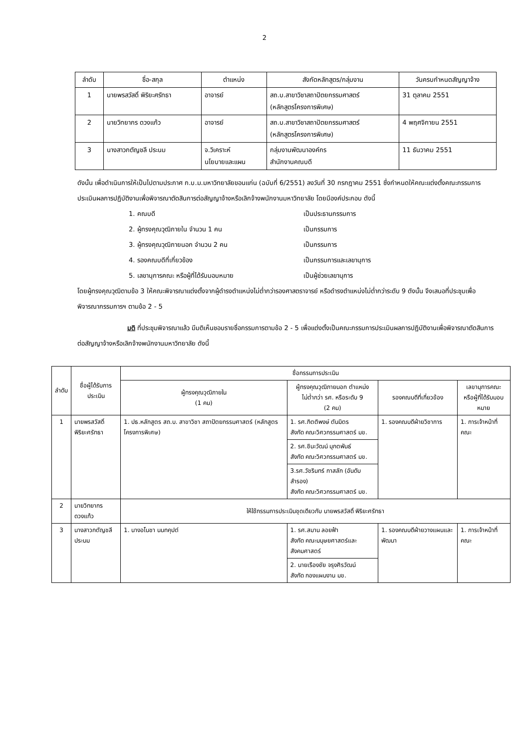2
| ลำดับ | ชื่อ-สกุล | ตำแหน่ง | สังกัดหลักสูตร/กลุ่มงาน | วันครบกำหนดสัญญาจ้าง |
| --- | --- | --- | --- | --- |
| 1 | นายพรสวัสดิ์ พิริยะศรัทธา | อาจารย์ | สถ.บ.สาขาวิชาสถาปัตยกรรมศาสตร์ (หลักสูตรโครงการพิเศษ) | 31 ตุลาคม 2551 |
| 2 | นายวิทยากร ดวงแก้ว | อาจารย์ | สถ.บ.สาขาวิชาสถาปัตยกรรมศาสตร์ (หลักสูตรโครงการพิเศษ) | 4 พฤศจิกายน 2551 |
| 3 | นางสาวกตัญชลี ประนม | จ.วิเคราะห์ นโยบายและแผน | กลุ่มงานพัฒนาองค์กร สำนักงานคณบดี | 11 ธันวาคม 2551 |
ดังนั้น เพื่อดำเนินการให้เป็นไปตามประกาศ ก.บ.ม.มหาวิทยาลัยขอนแก่น (ฉบับที่ 6/2551) ลงวันที่ 30 กรกฎาคม 2551 ซึ่งกำหนดให้คณะแต่งตั้งคณะกรรมการประเมินผลการปฏิบัติงานเพื่อพิจารณาตัดสินการต่อสัญญาจ้างหรือเลิกจ้างพนักงานมหาวิทยาลัย โดยมีองค์ประกอบ ดังนี้
1. คณบดี เป็นประธานกรรมการ
2. ผู้ทรงคุณวุฒิภายใน จำนวน 1 คน เป็นกรรมการ
3. ผู้ทรงคุณวุฒิภายนอก จำนวน 2 คน เป็นกรรมการ
4. รองคณบดีที่เกี่ยวข้อง เป็นกรรมการและเลขานุการ
5. เลขานุการคณะ หรือผู้ที่ได้รับมอบหมาย เป็นผู้ช่วยเลขานุการ
โดยผู้ทรงคุณวุฒิตามข้อ 3 ให้คณะพิจารณาแต่งตั้งจากผู้ดำรงตำแหน่งไม่ต่ำกว่ารองศาสตราจารย์ หรือดำรงตำแหน่งไม่ต่ำกว่าระดับ 9 ดังนั้น จึงเสนอที่ประชุมเพื่อพิจารณากรรมการฯ ตามข้อ 2 - 5
มติ ที่ประชุมพิจารณาแล้ว มีมติเห็นชอบรายชื่อกรรมการตามข้อ 2 - 5 เพื่อแต่งตั้งเป็นคณะกรรมการประเมินผลการปฏิบัติงานเพื่อพิจารณาตัดสินการต่อสัญญาจ้างหรือเลิกจ้างพนักงานมหาวิทยาลัย ดังนี้
| ลำดับ | ชื่อผู้ได้รับการประเมิน | ชื่อกรรมการประเมิน | | | |
| --- | --- | --- | --- | --- | --- |
| | | ผู้ทรงคุณวุฒิภายใน (1 คน) | ผู้ทรงคุณวุฒิภายนอก ตำแหน่ง ไม่ต่ำกว่า รศ. หรือระดับ 9 (2 คน) | รองคณบดีที่เกี่ยวข้อง | เลขานุการคณะ หรือผู้ที่ได้รับมอบหมาย |
| 1 | นายพรสวัสดิ์ พิริยะศรัทธา | 1. ปธ.หลักสูตร สถ.บ. สาขาวิชา สถาปัตยกรรมศาสตร์ (หลักสูตรโครงการพิเศษ) | 1. รศ.กิตติพงษ์ ตันมิตร สังกัด คณะวิศวกรรมศาสตร์ มข. | 1. รองคณบดีฝ่ายวิชาการ | 1. การเจ้าหน้าที่คณะ |
| | | | 2. รศ.ชินะวัฒน์ มุกตพันธ์ สังกัด คณะวิศวกรรมศาสตร์ มข. | | |
| | | | 3.รศ.วัชรินทร์ กาสลัก (อันดับสำรอง) สังกัด คณะวิศวกรรมศาสตร์ มข. | | |
| 2 | นายวิทยากร ดวงแก้ว | ให้ใช้กรรมการประเมินชุดเดียวกับ นายพรสวัสดิ์ พิริยะศรัทธา | | | |
| 3 | นางสาวกตัญชลี ประนม | 1. นางอโนชา นนทคุปต์ | 1. รศ.สมาน ลอยฟ้า สังกัด คณะมนุษยศาสตร์และสังคมศาสตร์ | 1. รองคณบดีฝ่ายวางแผนและพัฒนา | 1. การเจ้าหน้าที่คณะ |
| | | | 2. นายเรืองชัย จรุงศิรวัฒน์ สังกัด กองแผนงาน มข. | | |